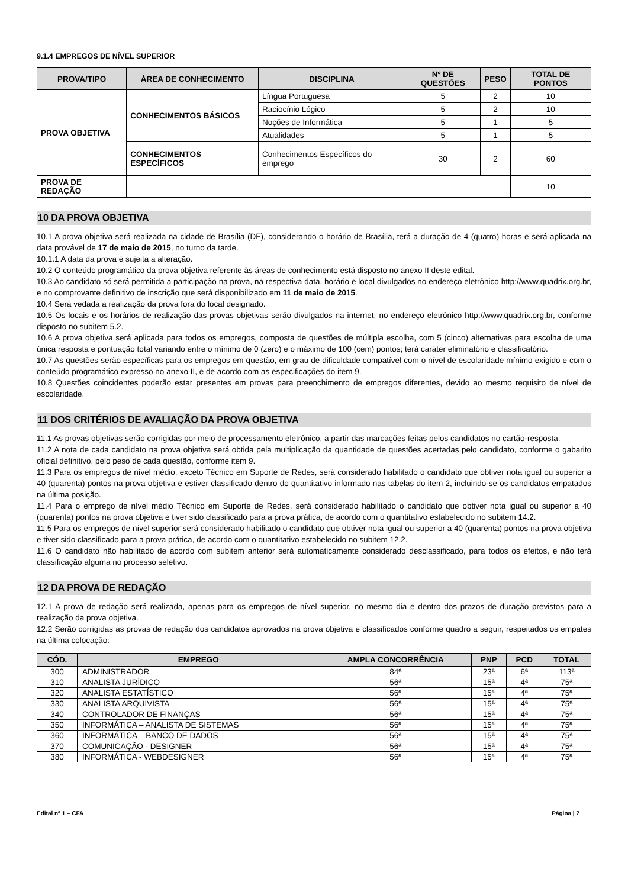9.1.4 EMPREGOS DE NÍVEL SUPERIOR
| PROVA/TIPO | ÁREA DE CONHECIMENTO | DISCIPLINA | Nº DE QUESTÕES | PESO | TOTAL DE PONTOS |
| --- | --- | --- | --- | --- | --- |
| PROVA OBJETIVA | CONHECIMENTOS BÁSICOS | Língua Portuguesa | 5 | 2 | 10 |
| | | Raciocínio Lógico | 5 | 2 | 10 |
| | | Noções de Informática | 5 | 1 | 5 |
| | | Atualidades | 5 | 1 | 5 |
| | CONHECIMENTOS ESPECÍFICOS | Conhecimentos Específicos do emprego | 30 | 2 | 60 |
| PROVA DE REDAÇÃO | | | | | 10 |
10 DA PROVA OBJETIVA
10.1 A prova objetiva será realizada na cidade de Brasília (DF), considerando o horário de Brasília, terá a duração de 4 (quatro) horas e será aplicada na data provável de 17 de maio de 2015, no turno da tarde.
10.1.1 A data da prova é sujeita a alteração.
10.2 O conteúdo programático da prova objetiva referente às áreas de conhecimento está disposto no anexo II deste edital.
10.3 Ao candidato só será permitida a participação na prova, na respectiva data, horário e local divulgados no endereço eletrônico http://www.quadrix.org.br, e no comprovante definitivo de inscrição que será disponibilizado em 11 de maio de 2015.
10.4 Será vedada a realização da prova fora do local designado.
10.5 Os locais e os horários de realização das provas objetivas serão divulgados na internet, no endereço eletrônico http://www.quadrix.org.br, conforme disposto no subitem 5.2.
10.6 A prova objetiva será aplicada para todos os empregos, composta de questões de múltipla escolha, com 5 (cinco) alternativas para escolha de uma única resposta e pontuação total variando entre o mínimo de 0 (zero) e o máximo de 100 (cem) pontos; terá caráter eliminatório e classificatório.
10.7 As questões serão específicas para os empregos em questão, em grau de dificuldade compatível com o nível de escolaridade mínimo exigido e com o conteúdo programático expresso no anexo II, e de acordo com as especificações do item 9.
10.8 Questões coincidentes poderão estar presentes em provas para preenchimento de empregos diferentes, devido ao mesmo requisito de nível de escolaridade.
11 DOS CRITÉRIOS DE AVALIAÇÃO DA PROVA OBJETIVA
11.1 As provas objetivas serão corrigidas por meio de processamento eletrônico, a partir das marcações feitas pelos candidatos no cartão-resposta.
11.2 A nota de cada candidato na prova objetiva será obtida pela multiplicação da quantidade de questões acertadas pelo candidato, conforme o gabarito oficial definitivo, pelo peso de cada questão, conforme item 9.
11.3 Para os empregos de nível médio, exceto Técnico em Suporte de Redes, será considerado habilitado o candidato que obtiver nota igual ou superior a 40 (quarenta) pontos na prova objetiva e estiver classificado dentro do quantitativo informado nas tabelas do item 2, incluindo-se os candidatos empatados na última posição.
11.4 Para o emprego de nível médio Técnico em Suporte de Redes, será considerado habilitado o candidato que obtiver nota igual ou superior a 40 (quarenta) pontos na prova objetiva e tiver sido classificado para a prova prática, de acordo com o quantitativo estabelecido no subitem 14.2.
11.5 Para os empregos de nível superior será considerado habilitado o candidato que obtiver nota igual ou superior a 40 (quarenta) pontos na prova objetiva e tiver sido classificado para a prova prática, de acordo com o quantitativo estabelecido no subitem 12.2.
11.6 O candidato não habilitado de acordo com subitem anterior será automaticamente considerado desclassificado, para todos os efeitos, e não terá classificação alguma no processo seletivo.
12 DA PROVA DE REDAÇÃO
12.1 A prova de redação será realizada, apenas para os empregos de nível superior, no mesmo dia e dentro dos prazos de duração previstos para a realização da prova objetiva.
12.2 Serão corrigidas as provas de redação dos candidatos aprovados na prova objetiva e classificados conforme quadro a seguir, respeitados os empates na última colocação:
| CÓD. | EMPREGO | AMPLA CONCORRÊNCIA | PNP | PCD | TOTAL |
| --- | --- | --- | --- | --- | --- |
| 300 | ADMINISTRADOR | 84ª | 23ª | 6ª | 113ª |
| 310 | ANALISTA JURÍDICO | 56ª | 15ª | 4ª | 75ª |
| 320 | ANALISTA ESTATÍSTICO | 56ª | 15ª | 4ª | 75ª |
| 330 | ANALISTA ARQUIVISTA | 56ª | 15ª | 4ª | 75ª |
| 340 | CONTROLADOR DE FINANÇAS | 56ª | 15ª | 4ª | 75ª |
| 350 | INFORMÁTICA – ANALISTA DE SISTEMAS | 56ª | 15ª | 4ª | 75ª |
| 360 | INFORMÁTICA – BANCO DE DADOS | 56ª | 15ª | 4ª | 75ª |
| 370 | COMUNICAÇÃO - DESIGNER | 56ª | 15ª | 4ª | 75ª |
| 380 | INFORMÁTICA - WEBDESIGNER | 56ª | 15ª | 4ª | 75ª |
Edital nº 1 – CFA Página | 7